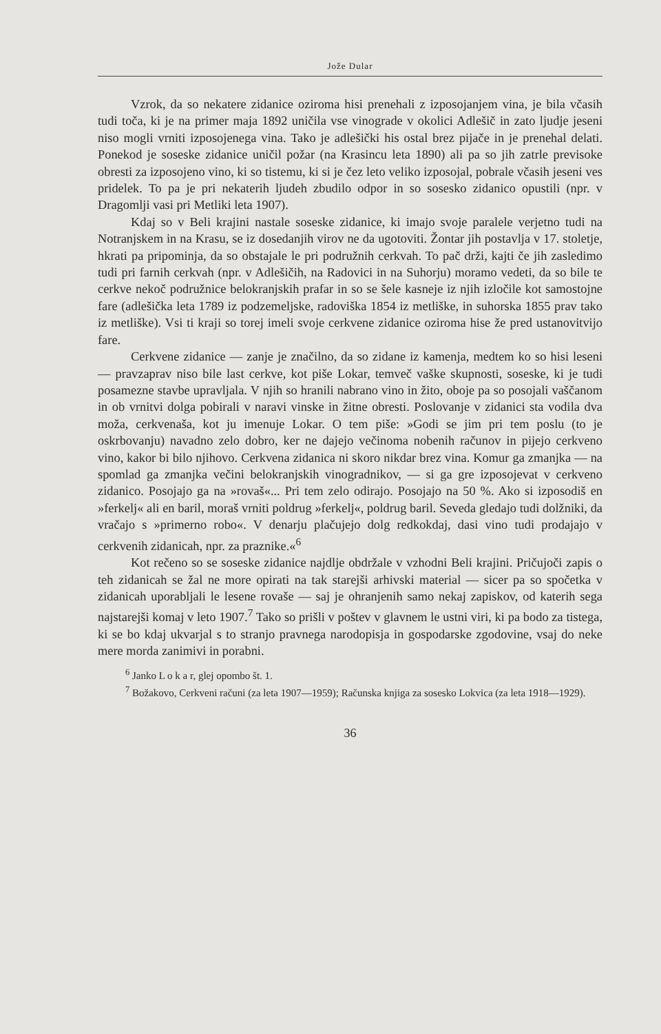Jože Dular
Vzrok, da so nekatere zidanice oziroma hisi prenehali z izposojanjem vina, je bila včasih tudi toča, ki je na primer maja 1892 uničila vse vinograde v okolici Adlešič in zato ljudje jeseni niso mogli vrniti izposojenega vina. Tako je adlešički his ostal brez pijače in je prenehal delati. Ponekod je soseske zidanice uničil požar (na Krasincu leta 1890) ali pa so jih zatrle previsoke obresti za izposojeno vino, ki so tistemu, ki si je čez leto veliko izposojal, pobrale včasih jeseni ves pridelek. To pa je pri nekaterih ljudeh zbudilo odpor in so sosesko zidanico opustili (npr. v Dragomlji vasi pri Metliki leta 1907).
Kdaj so v Beli krajini nastale soseske zidanice, ki imajo svoje paralele verjetno tudi na Notranjskem in na Krasu, se iz dosedanjih virov ne da ugotoviti. Žontar jih postavlja v 17. stoletje, hkrati pa pripominja, da so obstajale le pri podružnih cerkvah. To pač drži, kajti če jih zasledimo tudi pri farnih cerkvah (npr. v Adlešičih, na Radovici in na Suhorju) moramo vedeti, da so bile te cerkve nekoč podružnice belokranjskih prafar in so se šele kasneje iz njih izločile kot samostojne fare (adlešička leta 1789 iz podzemeljske, radoviška 1854 iz metliške, in suhorska 1855 prav tako iz metliške). Vsi ti kraji so torej imeli svoje cerkvene zidanice oziroma hise že pred ustanovitvijo fare.
Cerkvene zidanice — zanje je značilno, da so zidane iz kamenja, medtem ko so hisi leseni — pravzaprav niso bile last cerkve, kot piše Lokar, temveč vaške skupnosti, soseske, ki je tudi posamezne stavbe upravljala. V njih so hranili nabrano vino in žito, oboje pa so posojali vaščanom in ob vrnitvi dolga pobirali v naravi vinske in žitne obresti. Poslovanje v zidanici sta vodila dva moža, cerkvenaša, kot ju imenuje Lokar. O tem piše: »Godi se jim pri tem poslu (to je oskrbovanju) navadno zelo dobro, ker ne dajejo večinoma nobenih računov in pijejo cerkveno vino, kakor bi bilo njihovo. Cerkvena zidanica ni skoro nikdar brez vina. Komur ga zmanjka — na spomlad ga zmanjka večini belokranjskih vinogradnikov, — si ga gre izposojevat v cerkveno zidanico. Posojajo ga na »rovaš«... Pri tem zelo odirajo. Posojajo na 50 %. Ako si izposodiš en »ferkelj« ali en baril, moraš vrniti poldrug »ferkelj«, poldrug baril. Seveda gledajo tudi dolžniki, da vračajo s »primerno robo«. V denarju plačujejo dolg redkokdaj, dasi vino tudi prodajajo v cerkvenih zidanicah, npr. za praznike.«<sup>6</sup>
Kot rečeno so se soseske zidanice najdlje obdržale v vzhodni Beli krajini. Pričujoči zapis o teh zidanicah se žal ne more opirati na tak starejši arhivski material — sicer pa so spočetka v zidanicah uporabljali le lesene rovaše — saj je ohranjenih samo nekaj zapiskov, od katerih sega najstarejši komaj v leto 1907.<sup>7</sup> Tako so prišli v poštev v glavnem le ustni viri, ki pa bodo za tistega, ki se bo kdaj ukvarjal s to stranjo pravnega narodopisja in gospodarske zgodovine, vsaj do neke mere morda zanimivi in porabni.
<sup>6</sup> Janko L o k a r, glej opombo št. 1.
<sup>7</sup> Božakovo, Cerkveni računi (za leta 1907—1959); Računska knjiga za sosesko Lokvica (za leta 1918—1929).
36